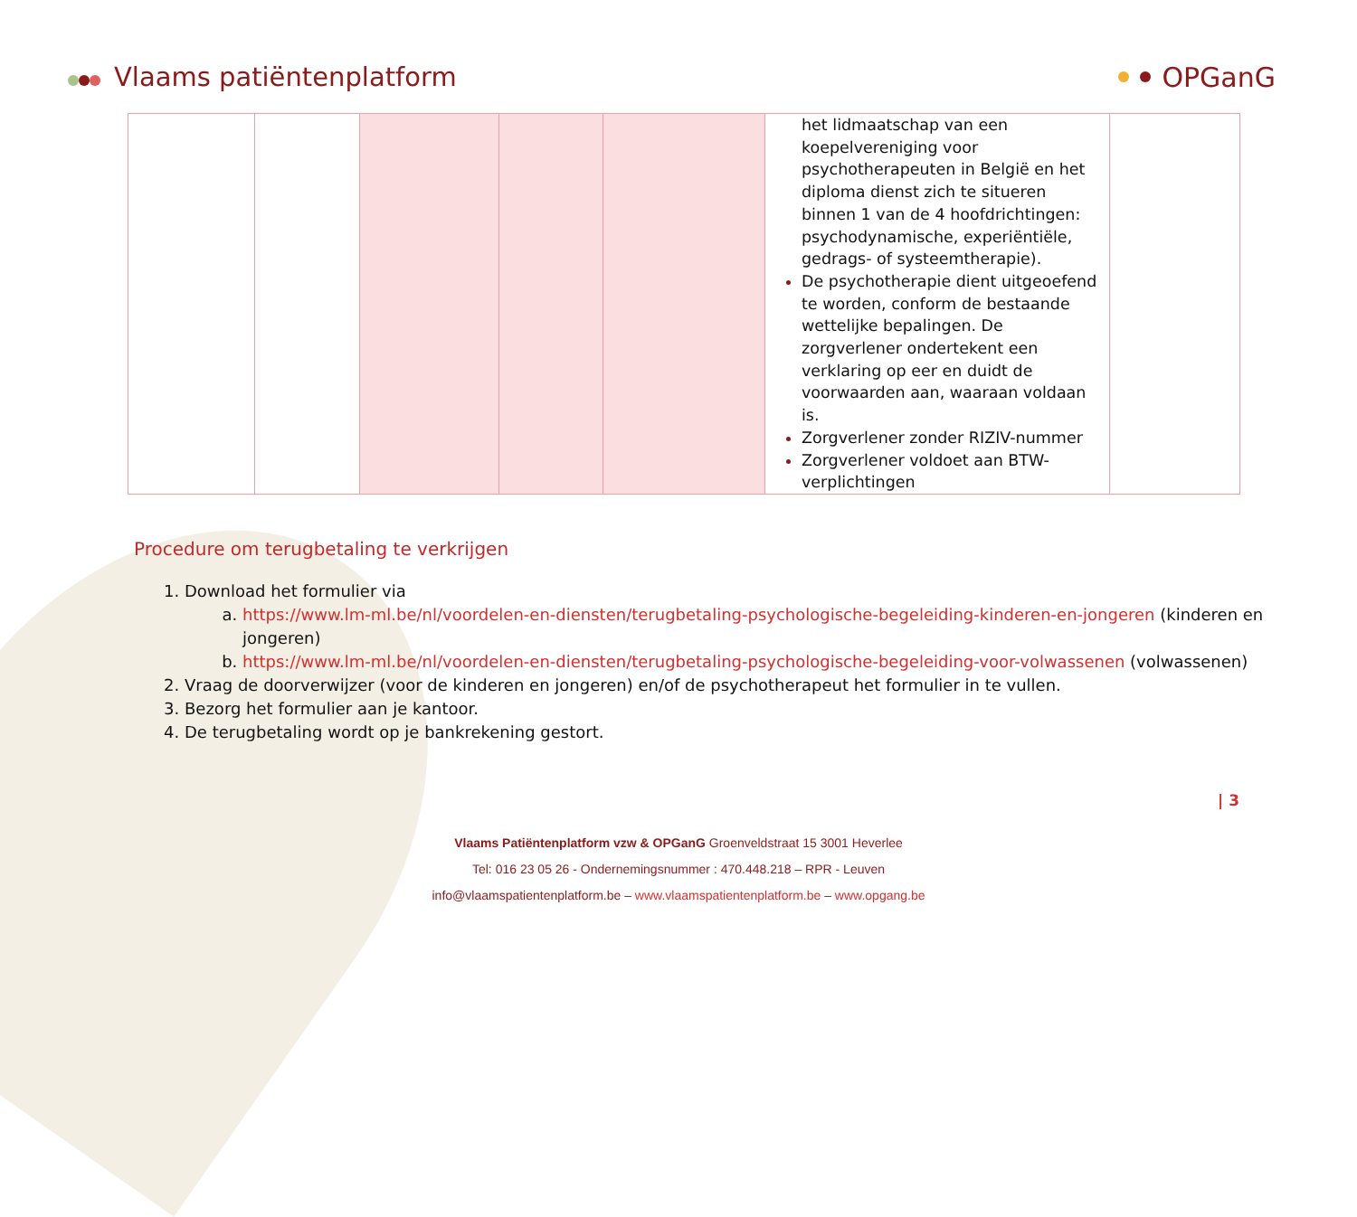Vlaams patiëntenplatform OPGanG
| | | | | | het lidmaatschap van een koepelvereniging voor psychotherapeuten in België en het diploma dienst zich te situeren binnen 1 van de 4 hoofdrichtingen: psychodynamische, experiëntiële, gedrags- of systeemtherapie). De psychotherapie dient uitgeoefend te worden, conform de bestaande wettelijke bepalingen. De zorgverlener ondertekent een verklaring op eer en duidt de voorwaarden aan, waaraan voldaan is. Zorgverlener zonder RIZIV-nummer Zorgverlener voldoet aan BTW-verplichtingen | |
Procedure om terugbetaling te verkrijgen
Download het formulier via
https://www.lm-ml.be/nl/voordelen-en-diensten/terugbetaling-psychologische-begeleiding-kinderen-en-jongeren (kinderen en jongeren)
https://www.lm-ml.be/nl/voordelen-en-diensten/terugbetaling-psychologische-begeleiding-voor-volwassenen (volwassenen)
Vraag de doorverwijzer (voor de kinderen en jongeren) en/of de psychotherapeut het formulier in te vullen.
Bezorg het formulier aan je kantoor.
De terugbetaling wordt op je bankrekening gestort.
| 3
Vlaams Patiëntenplatform vzw & OPGanG Groenveldstraat 15 3001 Heverlee
Tel: 016 23 05 26 - Ondernemingsnummer : 470.448.218 – RPR - Leuven
info@vlaamspatientenplatform.be – www.vlaamspatientenplatform.be – www.opgang.be